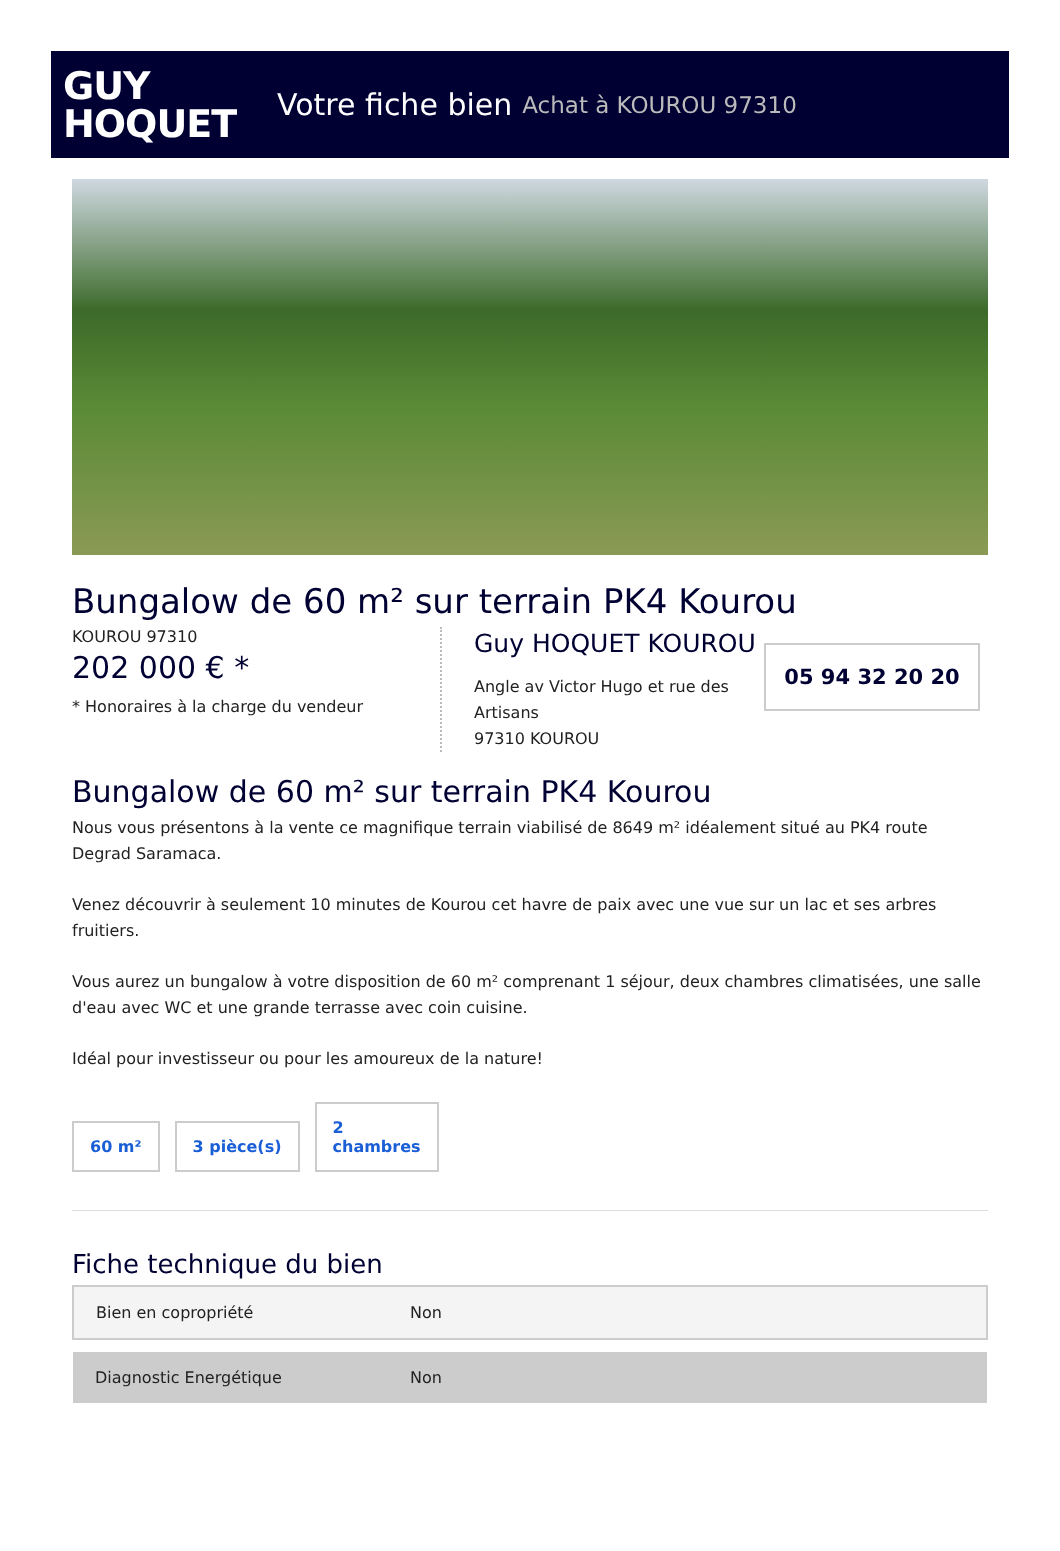GUY
HOQUET
Votre fiche bien Achat à KOUROU 97310
Bungalow de 60 m² sur terrain PK4 Kourou
KOUROU 97310
202 000 € *
* Honoraires à la charge du vendeur
Guy HOQUET KOUROU
Angle av Victor Hugo et rue des Artisans
97310 KOUROU
05 94 32 20 20
Bungalow de 60 m² sur terrain PK4 Kourou
Nous vous présentons à la vente ce magnifique terrain viabilisé de 8649 m² idéalement situé au PK4 route Degrad Saramaca.
Venez découvrir à seulement 10 minutes de Kourou cet havre de paix avec une vue sur un lac et ses arbres fruitiers.
Vous aurez un bungalow à votre disposition de 60 m² comprenant 1 séjour, deux chambres climatisées, une salle d'eau avec WC et une grande terrasse avec coin cuisine.
Idéal pour investisseur ou pour les amoureux de la nature!
60 m²
3 pièce(s)
2
chambres
Fiche technique du bien
| Bien en copropriété | Non |
| Diagnostic Energétique | Non |